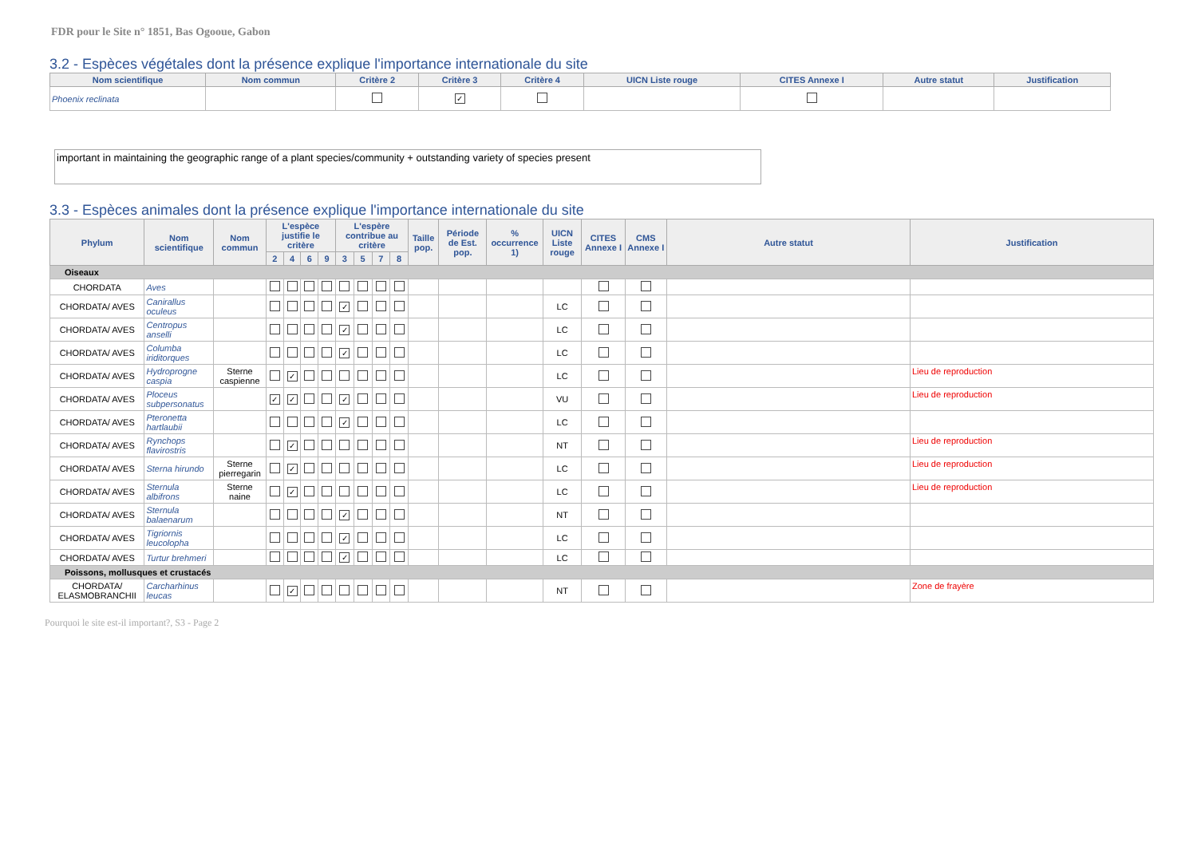FDR pour le Site n° 1851, Bas Ogooue, Gabon
3.2 - Espèces végétales dont la présence explique l'importance internationale du site
| Nom scientifique | Nom commun | Critère 2 | Critère 3 | Critère 4 | UICN Liste rouge | CITES Annexe I | Autre statut | Justification |
| --- | --- | --- | --- | --- | --- | --- | --- | --- |
| Phoenix reclinata | | | ✓ | | | | | |
important in maintaining the geographic range of a plant species/community + outstanding variety of species present
3.3 - Espèces animales dont la présence explique l'importance internationale du site
| Phylum | Nom scientifique | Nom commun | L'espèce justifie le critère | | | | L'espère contribue au critère | | | | Taille pop. | Période de Est. pop. | % occurrence 1) | UICN Liste rouge | CITES Annexe I | CMS Annexe I | Autre statut | Justification |
| --- | --- | --- | --- | --- | --- | --- | --- | --- | --- | --- | --- | --- | --- | --- | --- | --- | --- | --- |
| | | | 2 | 4 | 6 | 9 | 3 | 5 | 7 | 8 | | | | | | | | |
| Oiseaux | | | | | | | | | | | | | | | | | | |
| CHORDATA | Aves | | | | | | | | | | | | | | | | | |
| CHORDATA/ AVES | Canirallus oculeus | | | | | | ✓ | | | | | | | LC | | | | |
| CHORDATA/ AVES | Centropus anselli | | | | | | ✓ | | | | | | | LC | | | | |
| CHORDATA/ AVES | Columba iriditorques | | | | | | ✓ | | | | | | | LC | | | | |
| CHORDATA/ AVES | Hydroprogne caspia | Sterne caspienne | | ✓ | | | | | | | | | | LC | | | | Lieu de reproduction |
| CHORDATA/ AVES | Ploceus subpersonatus | | ✓ | ✓ | | | ✓ | | | | | | | VU | | | | Lieu de reproduction |
| CHORDATA/ AVES | Pteronetta hartlaubii | | | | | | ✓ | | | | | | | LC | | | | |
| CHORDATA/ AVES | Rynchops flavirostris | | | ✓ | | | | | | | | | | NT | | | | Lieu de reproduction |
| CHORDATA/ AVES | Sterna hirundo | Sterne pierregarin | | ✓ | | | | | | | | | | LC | | | | Lieu de reproduction |
| CHORDATA/ AVES | Sternula albifrons | Sterne naine | | ✓ | | | | | | | | | | LC | | | | Lieu de reproduction |
| CHORDATA/ AVES | Sternula balaenarum | | | | | | ✓ | | | | | | | NT | | | | |
| CHORDATA/ AVES | Tigriornis leucolopha | | | | | | ✓ | | | | | | | LC | | | | |
| CHORDATA/ AVES | Turtur brehmeri | | | | | | ✓ | | | | | | | LC | | | | |
| Poissons, mollusques et crustacés | | | | | | | | | | | | | | | | | | |
| CHORDATA/ ELASMOBRANCHII | Carcharhinus leucas | | | ✓ | | | | | | | | | | NT | | | | Zone de frayère |
Pourquoi le site est-il important?, S3 - Page 2